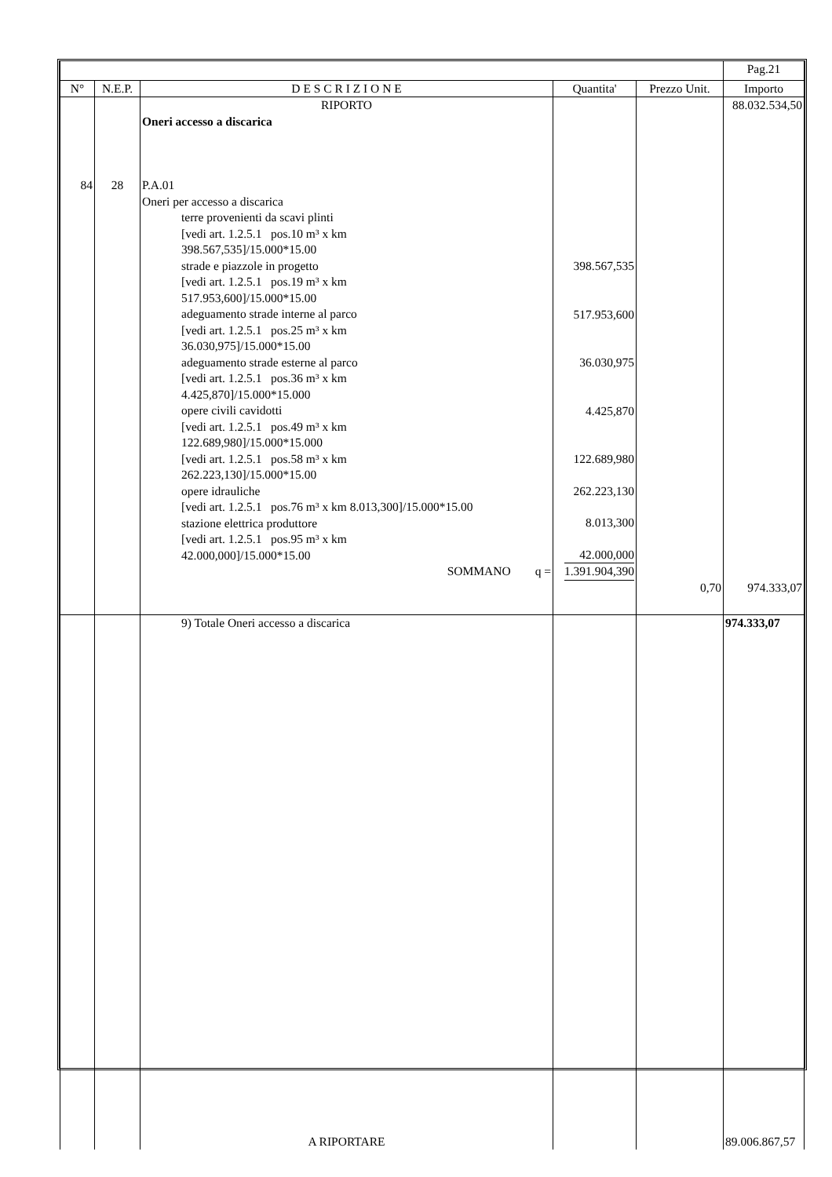| | | | | | Pag.21 |
| N° | N.E.P. | D E S C R I Z I O N E | Quantita' | Prezzo Unit. | Importo |
| 84 | 28 | RIPORTO Oneri accesso a discarica P.A.01 Oneri per accesso a discarica terre provenienti da scavi plinti [vedi art. 1.2.5.1 pos.10 m³ x km 398.567,535]/15.000*15.00 strade e piazzole in progetto [vedi art. 1.2.5.1 pos.19 m³ x km 517.953,600]/15.000*15.00 adeguamento strade interne al parco [vedi art. 1.2.5.1 pos.25 m³ x km 36.030,975]/15.000*15.00 adeguamento strade esterne al parco [vedi art. 1.2.5.1 pos.36 m³ x km 4.425,870]/15.000*15.000 opere civili cavidotti [vedi art. 1.2.5.1 pos.49 m³ x km 122.689,980]/15.000*15.000 [vedi art. 1.2.5.1 pos.58 m³ x km 262.223,130]/15.000*15.00 opere idrauliche [vedi art. 1.2.5.1 pos.76 m³ x km 8.013,300]/15.000*15.00 stazione elettrica produttore [vedi art. 1.2.5.1 pos.95 m³ x km 42.000,000]/15.000*15.00 SOMMANO q = | 398.567,535 517.953,600 36.030,975 4.425,870 122.689,980 262.223,130 8.013,300 42.000,000 1.391.904,390 | 0,70 | 88.032.534,50 974.333,07 |
| | | 9) Totale Oneri accesso a discarica A RIPORTARE | | | 974.333,07 89.006.867,57 |